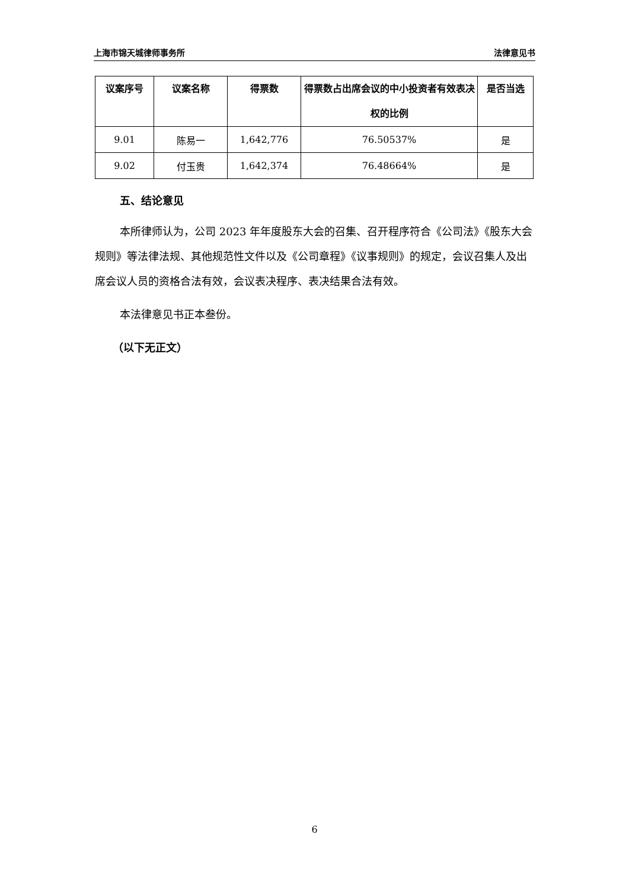上海市锦天城律师事务所 法律意见书
| 议案序号 | 议案名称 | 得票数 | 得票数占出席会议的中小投资者有效表决权的比例 | 是否当选 |
| --- | --- | --- | --- | --- |
| 9.01 | 陈易一 | 1,642,776 | 76.50537% | 是 |
| 9.02 | 付玉贵 | 1,642,374 | 76.48664% | 是 |
五、结论意见
本所律师认为，公司 2023 年年度股东大会的召集、召开程序符合《公司法》《股东大会规则》等法律法规、其他规范性文件以及《公司章程》《议事规则》的规定，会议召集人及出席会议人员的资格合法有效，会议表决程序、表决结果合法有效。
本法律意见书正本叁份。
（以下无正文）
6